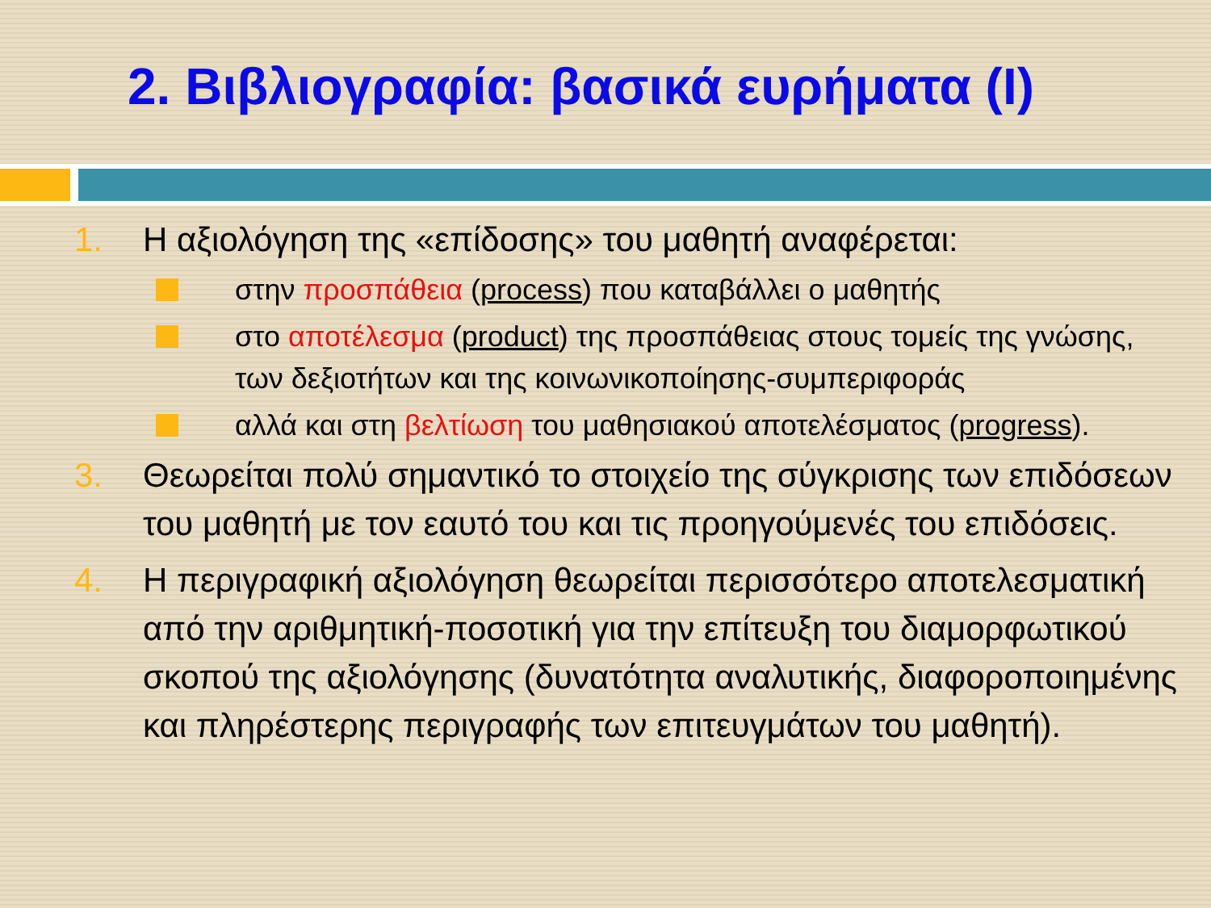2. Βιβλιογραφία: βασικά ευρήματα (Ι)
1. Η αξιολόγηση της «επίδοσης» του μαθητή αναφέρεται:
στην προσπάθεια (process) που καταβάλλει ο μαθητής
στο αποτέλεσμα (product) της προσπάθειας στους τομείς της γνώσης, των δεξιοτήτων και της κοινωνικοποίησης-συμπεριφοράς
αλλά και στη βελτίωση του μαθησιακού αποτελέσματος (progress).
3. Θεωρείται πολύ σημαντικό το στοιχείο της σύγκρισης των επιδόσεων του μαθητή με τον εαυτό του και τις προηγούμενές του επιδόσεις.
4. Η περιγραφική αξιολόγηση θεωρείται περισσότερο αποτελεσματική από την αριθμητική-ποσοτική για την επίτευξη του διαμορφωτικού σκοπού της αξιολόγησης (δυνατότητα αναλυτικής, διαφοροποιημένης και πληρέστερης περιγραφής των επιτευγμάτων του μαθητή).